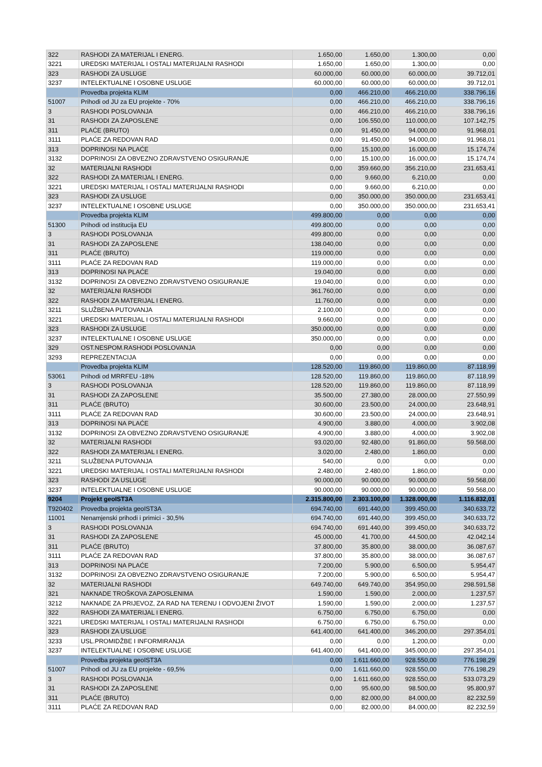| 322 | RASHODI ZA MATERIJAL I ENERG. | 1.650,00 | 1.650,00 | 1.300,00 | 0,00 |
| 3221 | UREDSKI MATERIJAL I OSTALI MATERIJALNI RASHODI | 1.650,00 | 1.650,00 | 1.300,00 | 0,00 |
| 323 | RASHODI ZA USLUGE | 60.000,00 | 60.000,00 | 60.000,00 | 39.712,01 |
| 3237 | INTELEKTUALNE I OSOBNE USLUGE | 60.000,00 | 60.000,00 | 60.000,00 | 39.712,01 |
| | Provedba projekta KLIM | 0,00 | 466.210,00 | 466.210,00 | 338.796,16 |
| 51007 | Prihodi od JU za EU projekte - 70% | 0,00 | 466.210,00 | 466.210,00 | 338.796,16 |
| 3 | RASHODI POSLOVANJA | 0,00 | 466.210,00 | 466.210,00 | 338.796,16 |
| 31 | RASHODI ZA ZAPOSLENE | 0,00 | 106.550,00 | 110.000,00 | 107.142,75 |
| 311 | PLAĆE (BRUTO) | 0,00 | 91.450,00 | 94.000,00 | 91.968,01 |
| 3111 | PLAĆE ZA REDOVAN RAD | 0,00 | 91.450,00 | 94.000,00 | 91.968,01 |
| 313 | DOPRINOSI NA PLAĆE | 0,00 | 15.100,00 | 16.000,00 | 15.174,74 |
| 3132 | DOPRINOSI ZA OBVEZNO ZDRAVSTVENO OSIGURANJE | 0,00 | 15.100,00 | 16.000,00 | 15.174,74 |
| 32 | MATERIJALNI RASHODI | 0,00 | 359.660,00 | 356.210,00 | 231.653,41 |
| 322 | RASHODI ZA MATERIJAL I ENERG. | 0,00 | 9.660,00 | 6.210,00 | 0,00 |
| 3221 | UREDSKI MATERIJAL I OSTALI MATERIJALNI RASHODI | 0,00 | 9.660,00 | 6.210,00 | 0,00 |
| 323 | RASHODI ZA USLUGE | 0,00 | 350.000,00 | 350.000,00 | 231.653,41 |
| 3237 | INTELEKTUALNE I OSOBNE USLUGE | 0,00 | 350.000,00 | 350.000,00 | 231.653,41 |
| | Provedba projekta KLIM | 499.800,00 | 0,00 | 0,00 | 0,00 |
| 51300 | Prihodi od institucija EU | 499.800,00 | 0,00 | 0,00 | 0,00 |
| 3 | RASHODI POSLOVANJA | 499.800,00 | 0,00 | 0,00 | 0,00 |
| 31 | RASHODI ZA ZAPOSLENE | 138.040,00 | 0,00 | 0,00 | 0,00 |
| 311 | PLAĆE (BRUTO) | 119.000,00 | 0,00 | 0,00 | 0,00 |
| 3111 | PLAĆE ZA REDOVAN RAD | 119.000,00 | 0,00 | 0,00 | 0,00 |
| 313 | DOPRINOSI NA PLAĆE | 19.040,00 | 0,00 | 0,00 | 0,00 |
| 3132 | DOPRINOSI ZA OBVEZNO ZDRAVSTVENO OSIGURANJE | 19.040,00 | 0,00 | 0,00 | 0,00 |
| 32 | MATERIJALNI RASHODI | 361.760,00 | 0,00 | 0,00 | 0,00 |
| 322 | RASHODI ZA MATERIJAL I ENERG. | 11.760,00 | 0,00 | 0,00 | 0,00 |
| 3211 | SLUŽBENA PUTOVANJA | 2.100,00 | 0,00 | 0,00 | 0,00 |
| 3221 | UREDSKI MATERIJAL I OSTALI MATERIJALNI RASHODI | 9.660,00 | 0,00 | 0,00 | 0,00 |
| 323 | RASHODI ZA USLUGE | 350.000,00 | 0,00 | 0,00 | 0,00 |
| 3237 | INTELEKTUALNE I OSOBNE USLUGE | 350.000,00 | 0,00 | 0,00 | 0,00 |
| 329 | OST.NESPOM.RASHODI POSLOVANJA | 0,00 | 0,00 | 0,00 | 0,00 |
| 3293 | REPREZENTACIJA | 0,00 | 0,00 | 0,00 | 0,00 |
| | Provedba projekta KLIM | 128.520,00 | 119.860,00 | 119.860,00 | 87.118,99 |
| 53061 | Prihodi od MRRFEU -18% | 128.520,00 | 119.860,00 | 119.860,00 | 87.118,99 |
| 3 | RASHODI POSLOVANJA | 128.520,00 | 119.860,00 | 119.860,00 | 87.118,99 |
| 31 | RASHODI ZA ZAPOSLENE | 35.500,00 | 27.380,00 | 28.000,00 | 27.550,99 |
| 311 | PLAĆE (BRUTO) | 30.600,00 | 23.500,00 | 24.000,00 | 23.648,91 |
| 3111 | PLAĆE ZA REDOVAN RAD | 30.600,00 | 23.500,00 | 24.000,00 | 23.648,91 |
| 313 | DOPRINOSI NA PLAĆE | 4.900,00 | 3.880,00 | 4.000,00 | 3.902,08 |
| 3132 | DOPRINOSI ZA OBVEZNO ZDRAVSTVENO OSIGURANJE | 4.900,00 | 3.880,00 | 4.000,00 | 3.902,08 |
| 32 | MATERIJALNI RASHODI | 93.020,00 | 92.480,00 | 91.860,00 | 59.568,00 |
| 322 | RASHODI ZA MATERIJAL I ENERG. | 3.020,00 | 2.480,00 | 1.860,00 | 0,00 |
| 3211 | SLUŽBENA PUTOVANJA | 540,00 | 0,00 | 0,00 | 0,00 |
| 3221 | UREDSKI MATERIJAL I OSTALI MATERIJALNI RASHODI | 2.480,00 | 2.480,00 | 1.860,00 | 0,00 |
| 323 | RASHODI ZA USLUGE | 90.000,00 | 90.000,00 | 90.000,00 | 59.568,00 |
| 3237 | INTELEKTUALNE I OSOBNE USLUGE | 90.000,00 | 90.000,00 | 90.000,00 | 59.568,00 |
| 9204 | Projekt geoIST3A | 2.315.800,00 | 2.303.100,00 | 1.328.000,00 | 1.116.832,01 |
| T920402 | Provedba projekta geoIST3A | 694.740,00 | 691.440,00 | 399.450,00 | 340.633,72 |
| 11001 | Nenamjenski prihodi i primici - 30,5% | 694.740,00 | 691.440,00 | 399.450,00 | 340.633,72 |
| 3 | RASHODI POSLOVANJA | 694.740,00 | 691.440,00 | 399.450,00 | 340.633,72 |
| 31 | RASHODI ZA ZAPOSLENE | 45.000,00 | 41.700,00 | 44.500,00 | 42.042,14 |
| 311 | PLAĆE (BRUTO) | 37.800,00 | 35.800,00 | 38.000,00 | 36.087,67 |
| 3111 | PLAĆE ZA REDOVAN RAD | 37.800,00 | 35.800,00 | 38.000,00 | 36.087,67 |
| 313 | DOPRINOSI NA PLAĆE | 7.200,00 | 5.900,00 | 6.500,00 | 5.954,47 |
| 3132 | DOPRINOSI ZA OBVEZNO ZDRAVSTVENO OSIGURANJE | 7.200,00 | 5.900,00 | 6.500,00 | 5.954,47 |
| 32 | MATERIJALNI RASHODI | 649.740,00 | 649.740,00 | 354.950,00 | 298.591,58 |
| 321 | NAKNADE TROŠKOVA ZAPOSLENIMA | 1.590,00 | 1.590,00 | 2.000,00 | 1.237,57 |
| 3212 | NAKNADE ZA PRIJEVOZ, ZA RAD NA TERENU I ODVOJENI ŽIVOT | 1.590,00 | 1.590,00 | 2.000,00 | 1.237,57 |
| 322 | RASHODI ZA MATERIJAL I ENERG. | 6.750,00 | 6.750,00 | 6.750,00 | 0,00 |
| 3221 | UREDSKI MATERIJAL I OSTALI MATERIJALNI RASHODI | 6.750,00 | 6.750,00 | 6.750,00 | 0,00 |
| 323 | RASHODI ZA USLUGE | 641.400,00 | 641.400,00 | 346.200,00 | 297.354,01 |
| 3233 | USL.PROMIDŽBE I INFORMIRANJA | 0,00 | 0,00 | 1.200,00 | 0,00 |
| 3237 | INTELEKTUALNE I OSOBNE USLUGE | 641.400,00 | 641.400,00 | 345.000,00 | 297.354,01 |
| | Provedba projekta geoIST3A | 0,00 | 1.611.660,00 | 928.550,00 | 776.198,29 |
| 51007 | Prihodi od JU za EU projekte - 69,5% | 0,00 | 1.611.660,00 | 928.550,00 | 776.198,29 |
| 3 | RASHODI POSLOVANJA | 0,00 | 1.611.660,00 | 928.550,00 | 533.073,29 |
| 31 | RASHODI ZA ZAPOSLENE | 0,00 | 95.600,00 | 98.500,00 | 95.800,97 |
| 311 | PLAĆE (BRUTO) | 0,00 | 82.000,00 | 84.000,00 | 82.232,59 |
| 3111 | PLAĆE ZA REDOVAN RAD | 0,00 | 82.000,00 | 84.000,00 | 82.232,59 |